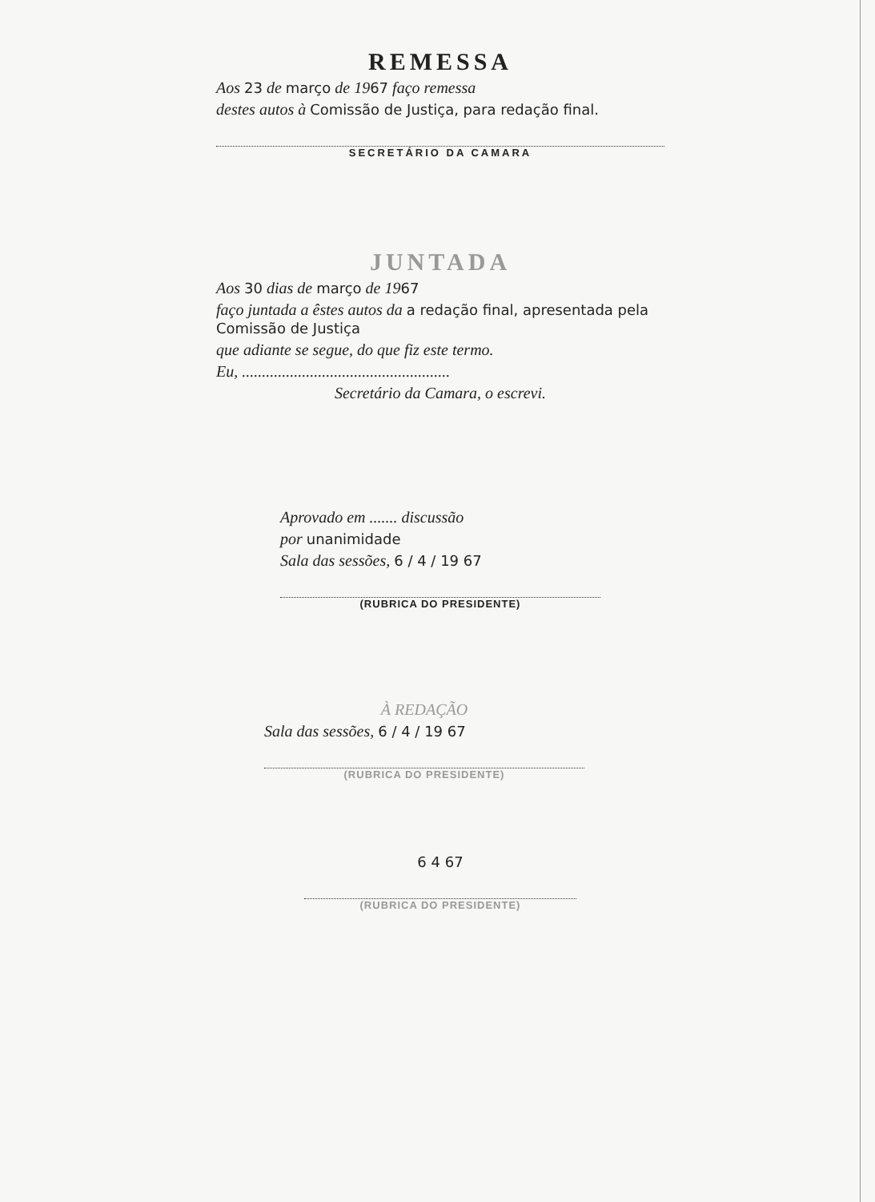REMESSA
Aos 23 de março de 1967 faço remessa
destes autos à Comissão de Justiça, para redação final.
SECRETÁRIO DA CAMARA
JUNTADA
Aos 30 dias de março de 1967
faço juntada a êstes autos da a redação final, apresentada pela Comissão de Justiça
que adiante se segue, do que fiz este termo.
Eu, ....................................................
Secretário da Camara, o escrevi.
Aprovado em ....... discussão
por unanimidade
Sala das sessões, 6 / 4 / 19 67
(RUBRICA DO PRESIDENTE)
À REDAÇÃO
Sala das sessões, 6 / 4 / 19 67
(RUBRICA DO PRESIDENTE)
6 4 67
(RUBRICA DO PRESIDENTE)